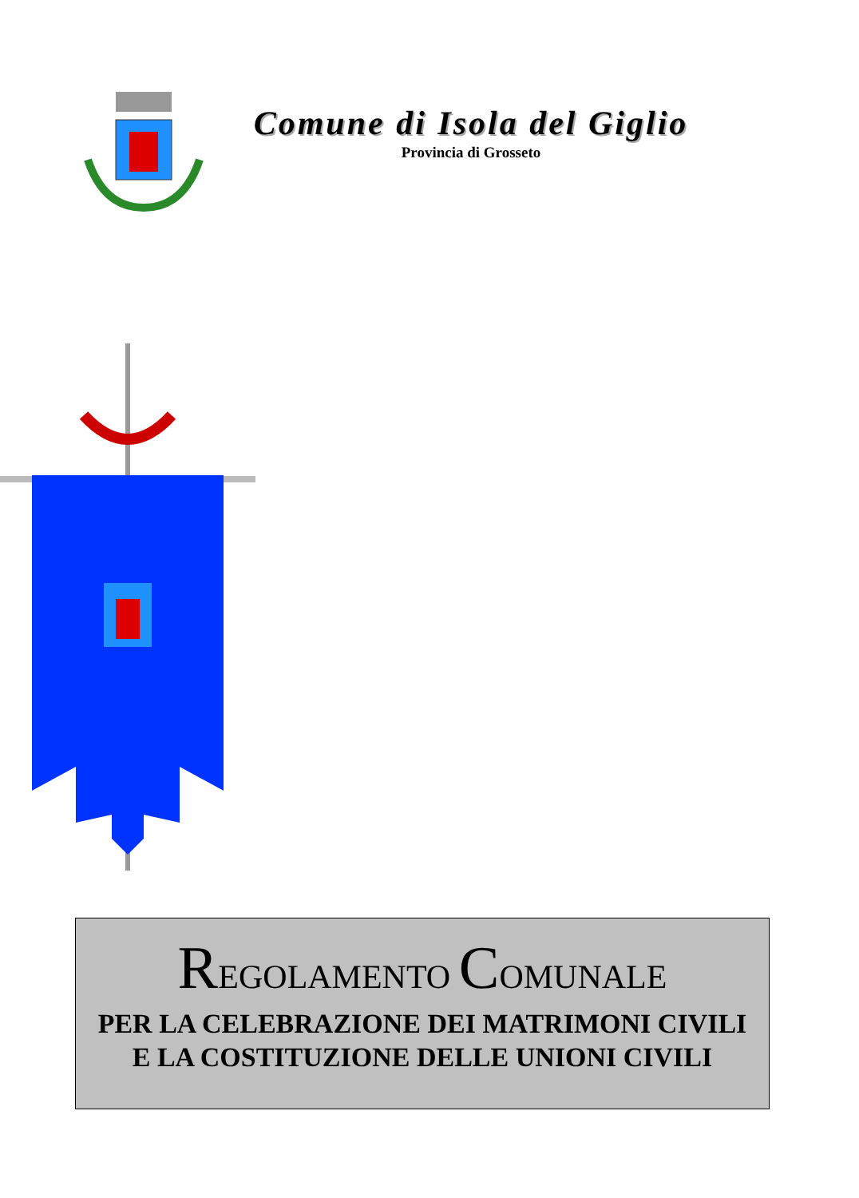Comune di Isola del Giglio
Provincia di Grosseto
REGOLAMENTO COMUNALE
PER LA CELEBRAZIONE DEI MATRIMONI CIVILI
E LA COSTITUZIONE DELLE UNIONI CIVILI